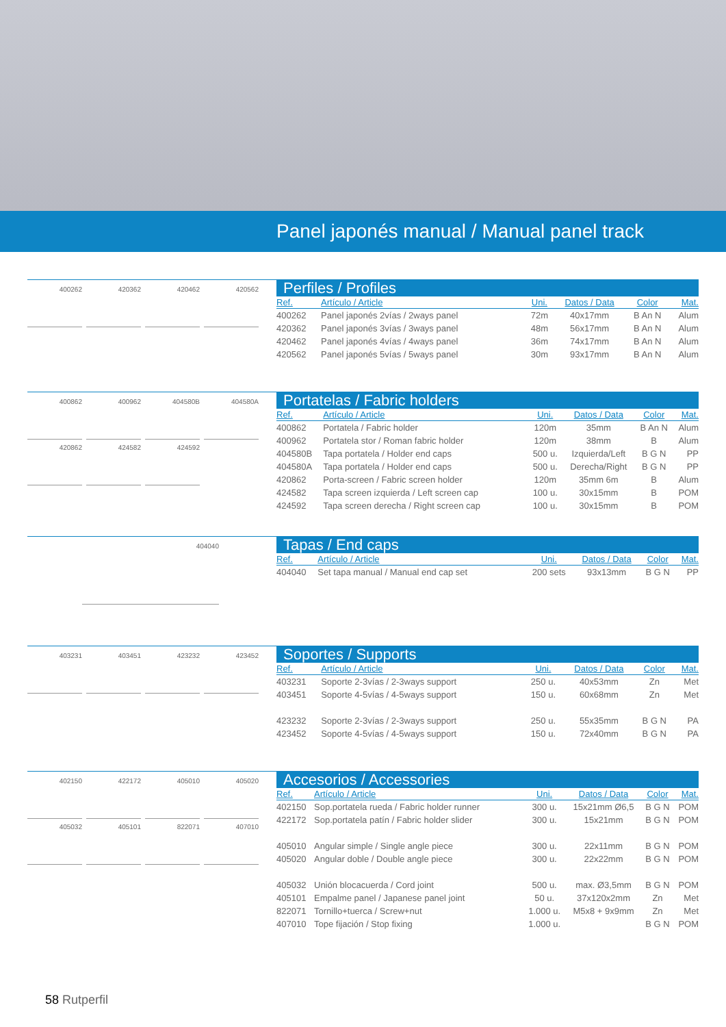Panel japonés manual / Manual panel track
400262 420362 420462 420562
Perfiles / Profiles
| Ref. | Artículo / Article | Uni. | Datos / Data | Color | Mat. |
| --- | --- | --- | --- | --- | --- |
| 400262 | Panel japonés 2vías / 2ways panel | 72m | 40x17mm | B An N | Alum |
| 420362 | Panel japonés 3vías / 3ways panel | 48m | 56x17mm | B An N | Alum |
| 420462 | Panel japonés 4vías / 4ways panel | 36m | 74x17mm | B An N | Alum |
| 420562 | Panel japonés 5vías / 5ways panel | 30m | 93x17mm | B An N | Alum |
400862 400962 404580B 404580A 420862 424582 424592
Portatelas / Fabric holders
| Ref. | Artículo / Article | Uni. | Datos / Data | Color | Mat. |
| --- | --- | --- | --- | --- | --- |
| 400862 | Portatela / Fabric holder | 120m | 35mm | B An N | Alum |
| 400962 | Portatela stor / Roman fabric holder | 120m | 38mm | B | Alum |
| 404580B | Tapa portatela / Holder end caps | 500 u. | Izquierda/Left | B G N | PP |
| 404580A | Tapa portatela / Holder end caps | 500 u. | Derecha/Right | B G N | PP |
| 420862 | Porta-screen / Fabric screen holder | 120m | 35mm 6m | B | Alum |
| 424582 | Tapa screen izquierda / Left screen cap | 100 u. | 30x15mm | B | POM |
| 424592 | Tapa screen derecha / Right screen cap | 100 u. | 30x15mm | B | POM |
404040
Tapas / End caps
| Ref. | Artículo / Article | Uni. | Datos / Data | Color | Mat. |
| --- | --- | --- | --- | --- | --- |
| 404040 | Set tapa manual / Manual end cap set | 200 sets | 93x13mm | B G N | PP |
403231 403451 423232 423452
Soportes / Supports
| Ref. | Artículo / Article | Uni. | Datos / Data | Color | Mat. |
| --- | --- | --- | --- | --- | --- |
| 403231 | Soporte 2-3vías / 2-3ways support | 250 u. | 40x53mm | Zn | Met |
| 403451 | Soporte 4-5vías / 4-5ways support | 150 u. | 60x68mm | Zn | Met |
| 423232 | Soporte 2-3vías / 2-3ways support | 250 u. | 55x35mm | B G N | PA |
| 423452 | Soporte 4-5vías / 4-5ways support | 150 u. | 72x40mm | B G N | PA |
402150 422172 405010 405020 405032 405101 822071 407010
Accesorios / Accessories
| Ref. | Artículo / Article | Uni. | Datos / Data | Color | Mat. |
| --- | --- | --- | --- | --- | --- |
| 402150 | Sop.portatela rueda / Fabric holder runner | 300 u. | 15x21mm Ø6,5 | B G N | POM |
| 422172 | Sop.portatela patín / Fabric holder slider | 300 u. | 15x21mm | B G N | POM |
| 405010 | Angular simple / Single angle piece | 300 u. | 22x11mm | B G N | POM |
| 405020 | Angular doble / Double angle piece | 300 u. | 22x22mm | B G N | POM |
| 405032 | Unión blocacuerda / Cord joint | 500 u. | max. Ø3,5mm | B G N | POM |
| 405101 | Empalme panel / Japanese panel joint | 50 u. | 37x120x2mm | Zn | Met |
| 822071 | Tornillo+tuerca / Screw+nut | 1.000 u. | M5x8 + 9x9mm | Zn | Met |
| 407010 | Tope fijación / Stop fixing | 1.000 u. | | B G N | POM |
58 Rutperfil